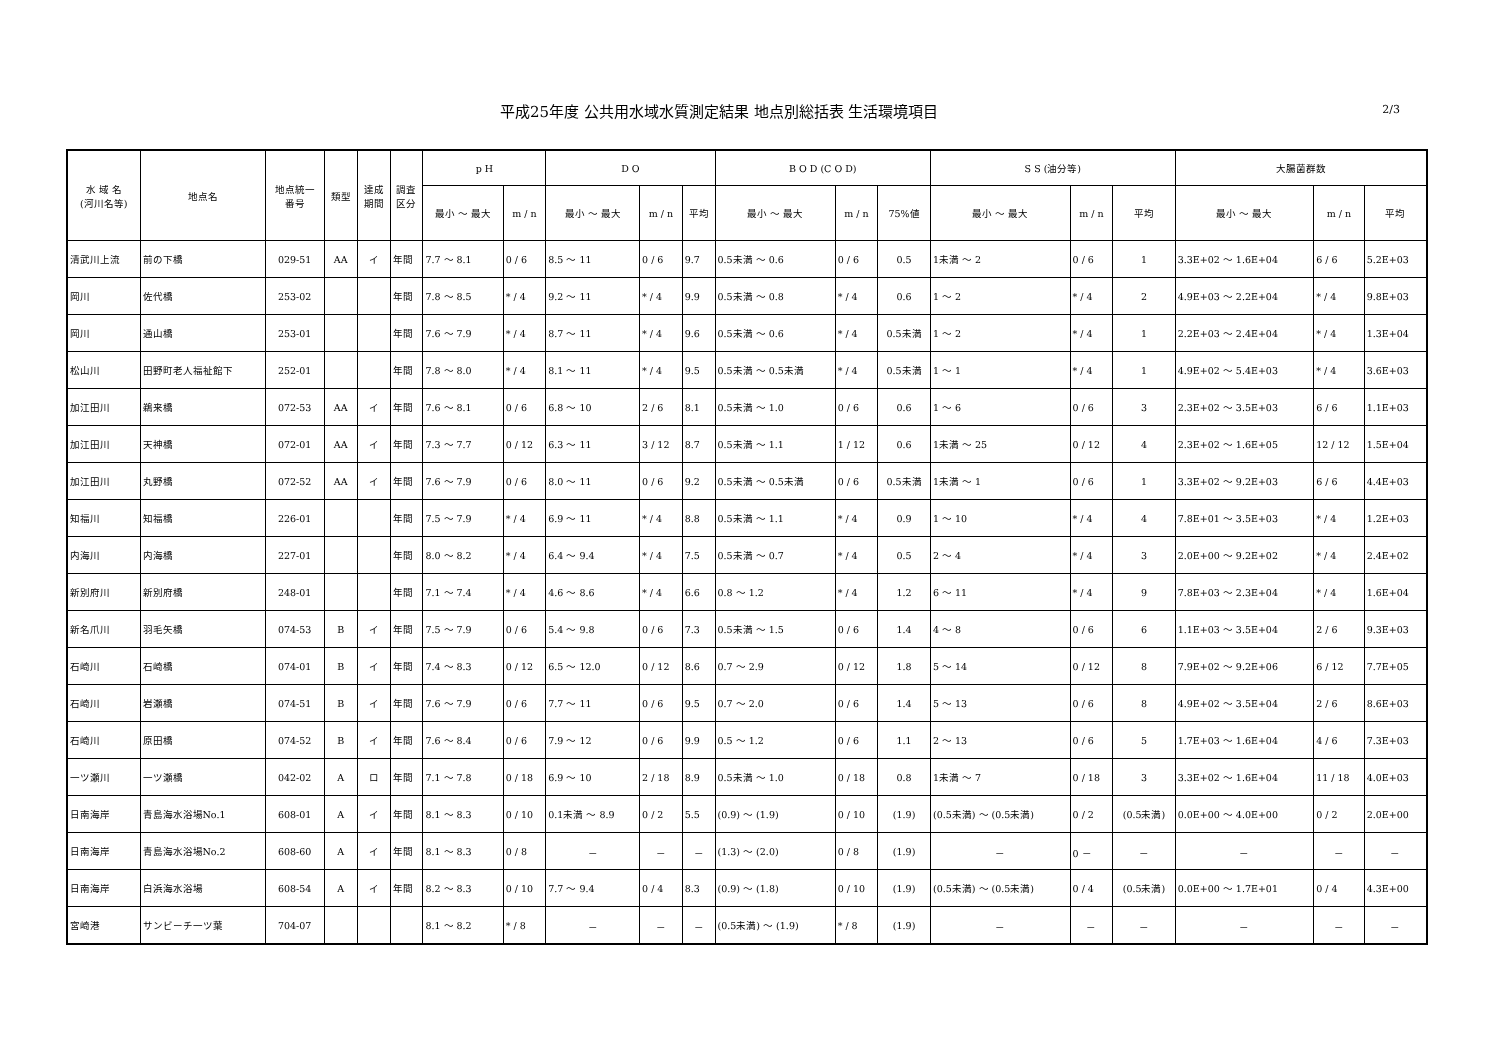平成25年度 公共用水域水質測定結果 地点別総括表 生活環境項目
2/3
| 水 域 名 (河川名等) | 地点名 | 地点統一 番号 | 類型 | 達成 期間 | 調査 区分 | p H | | D O | | | B O D (C O D) | | | S S (油分等) | | | 大腸菌群数 | | |
| --- | --- | --- | --- | --- | --- | --- | --- | --- | --- | --- | --- | --- | --- | --- | --- | --- | --- | --- | --- |
| | | | | | | 最小 ～ 最大 | m / n | 最小 ～ 最大 | m / n | 平均 | 最小 ～ 最大 | m / n | 75%値 | 最小 ～ 最大 | m / n | 平均 | 最小 ～ 最大 | m / n | 平均 |
| 清武川上流 | 前の下橋 | 029-51 | AA | イ | 年間 | 7.7 ～ 8.1 | 0 / 6 | 8.5 ～ 11 | 0 / 6 | 9.7 | 0.5未満 ～ 0.6 | 0 / 6 | 0.5 | 1未満 ～ 2 | 0 / 6 | 1 | 3.3E+02 ～ 1.6E+04 | 6 / 6 | 5.2E+03 |
| 岡川 | 佐代橋 | 253-02 | | | 年間 | 7.8 ～ 8.5 | * / 4 | 9.2 ～ 11 | * / 4 | 9.9 | 0.5未満 ～ 0.8 | * / 4 | 0.6 | 1 ～ 2 | * / 4 | 2 | 4.9E+03 ～ 2.2E+04 | * / 4 | 9.8E+03 |
| 岡川 | 通山橋 | 253-01 | | | 年間 | 7.6 ～ 7.9 | * / 4 | 8.7 ～ 11 | * / 4 | 9.6 | 0.5未満 ～ 0.6 | * / 4 | 0.5未満 | 1 ～ 2 | * / 4 | 1 | 2.2E+03 ～ 2.4E+04 | * / 4 | 1.3E+04 |
| 松山川 | 田野町老人福祉館下 | 252-01 | | | 年間 | 7.8 ～ 8.0 | * / 4 | 8.1 ～ 11 | * / 4 | 9.5 | 0.5未満 ～ 0.5未満 | * / 4 | 0.5未満 | 1 ～ 1 | * / 4 | 1 | 4.9E+02 ～ 5.4E+03 | * / 4 | 3.6E+03 |
| 加江田川 | 鵜来橋 | 072-53 | AA | イ | 年間 | 7.6 ～ 8.1 | 0 / 6 | 6.8 ～ 10 | 2 / 6 | 8.1 | 0.5未満 ～ 1.0 | 0 / 6 | 0.6 | 1 ～ 6 | 0 / 6 | 3 | 2.3E+02 ～ 3.5E+03 | 6 / 6 | 1.1E+03 |
| 加江田川 | 天神橋 | 072-01 | AA | イ | 年間 | 7.3 ～ 7.7 | 0 / 12 | 6.3 ～ 11 | 3 / 12 | 8.7 | 0.5未満 ～ 1.1 | 1 / 12 | 0.6 | 1未満 ～ 25 | 0 / 12 | 4 | 2.3E+02 ～ 1.6E+05 | 12 / 12 | 1.5E+04 |
| 加江田川 | 丸野橋 | 072-52 | AA | イ | 年間 | 7.6 ～ 7.9 | 0 / 6 | 8.0 ～ 11 | 0 / 6 | 9.2 | 0.5未満 ～ 0.5未満 | 0 / 6 | 0.5未満 | 1未満 ～ 1 | 0 / 6 | 1 | 3.3E+02 ～ 9.2E+03 | 6 / 6 | 4.4E+03 |
| 知福川 | 知福橋 | 226-01 | | | 年間 | 7.5 ～ 7.9 | * / 4 | 6.9 ～ 11 | * / 4 | 8.8 | 0.5未満 ～ 1.1 | * / 4 | 0.9 | 1 ～ 10 | * / 4 | 4 | 7.8E+01 ～ 3.5E+03 | * / 4 | 1.2E+03 |
| 内海川 | 内海橋 | 227-01 | | | 年間 | 8.0 ～ 8.2 | * / 4 | 6.4 ～ 9.4 | * / 4 | 7.5 | 0.5未満 ～ 0.7 | * / 4 | 0.5 | 2 ～ 4 | * / 4 | 3 | 2.0E+00 ～ 9.2E+02 | * / 4 | 2.4E+02 |
| 新別府川 | 新別府橋 | 248-01 | | | 年間 | 7.1 ～ 7.4 | * / 4 | 4.6 ～ 8.6 | * / 4 | 6.6 | 0.8 ～ 1.2 | * / 4 | 1.2 | 6 ～ 11 | * / 4 | 9 | 7.8E+03 ～ 2.3E+04 | * / 4 | 1.6E+04 |
| 新名爪川 | 羽毛矢橋 | 074-53 | B | イ | 年間 | 7.5 ～ 7.9 | 0 / 6 | 5.4 ～ 9.8 | 0 / 6 | 7.3 | 0.5未満 ～ 1.5 | 0 / 6 | 1.4 | 4 ～ 8 | 0 / 6 | 6 | 1.1E+03 ～ 3.5E+04 | 2 / 6 | 9.3E+03 |
| 石崎川 | 石崎橋 | 074-01 | B | イ | 年間 | 7.4 ～ 8.3 | 0 / 12 | 6.5 ～ 12.0 | 0 / 12 | 8.6 | 0.7 ～ 2.9 | 0 / 12 | 1.8 | 5 ～ 14 | 0 / 12 | 8 | 7.9E+02 ～ 9.2E+06 | 6 / 12 | 7.7E+05 |
| 石崎川 | 岩瀬橋 | 074-51 | B | イ | 年間 | 7.6 ～ 7.9 | 0 / 6 | 7.7 ～ 11 | 0 / 6 | 9.5 | 0.7 ～ 2.0 | 0 / 6 | 1.4 | 5 ～ 13 | 0 / 6 | 8 | 4.9E+02 ～ 3.5E+04 | 2 / 6 | 8.6E+03 |
| 石崎川 | 原田橋 | 074-52 | B | イ | 年間 | 7.6 ～ 8.4 | 0 / 6 | 7.9 ～ 12 | 0 / 6 | 9.9 | 0.5 ～ 1.2 | 0 / 6 | 1.1 | 2 ～ 13 | 0 / 6 | 5 | 1.7E+03 ～ 1.6E+04 | 4 / 6 | 7.3E+03 |
| 一ツ瀬川 | 一ツ瀬橋 | 042-02 | A | ロ | 年間 | 7.1 ～ 7.8 | 0 / 18 | 6.9 ～ 10 | 2 / 18 | 8.9 | 0.5未満 ～ 1.0 | 0 / 18 | 0.8 | 1未満 ～ 7 | 0 / 18 | 3 | 3.3E+02 ～ 1.6E+04 | 11 / 18 | 4.0E+03 |
| 日南海岸 | 青島海水浴場No.1 | 608-01 | A | イ | 年間 | 8.1 ～ 8.3 | 0 / 10 | 0.1未満 ～ 8.9 | 0 / 2 | 5.5 | (0.9) ～ (1.9) | 0 / 10 | (1.9) | (0.5未満) ～ (0.5未満) | 0 / 2 | (0.5未満) | 0.0E+00 ～ 4.0E+00 | 0 / 2 | 2.0E+00 |
| 日南海岸 | 青島海水浴場No.2 | 608-60 | A | イ | 年間 | 8.1 ～ 8.3 | 0 / 8 | － | － | － | (1.3) ～ (2.0) | 0 / 8 | (1.9) | － | 0 － | － | － | － | － |
| 日南海岸 | 白浜海水浴場 | 608-54 | A | イ | 年間 | 8.2 ～ 8.3 | 0 / 10 | 7.7 ～ 9.4 | 0 / 4 | 8.3 | (0.9) ～ (1.8) | 0 / 10 | (1.9) | (0.5未満) ～ (0.5未満) | 0 / 4 | (0.5未満) | 0.0E+00 ～ 1.7E+01 | 0 / 4 | 4.3E+00 |
| 宮崎港 | サンビーチ一ツ葉 | 704-07 | | | | 8.1 ～ 8.2 | * / 8 | － | － | － | (0.5未満) ～ (1.9) | * / 8 | (1.9) | － | － | － | － | － | － |